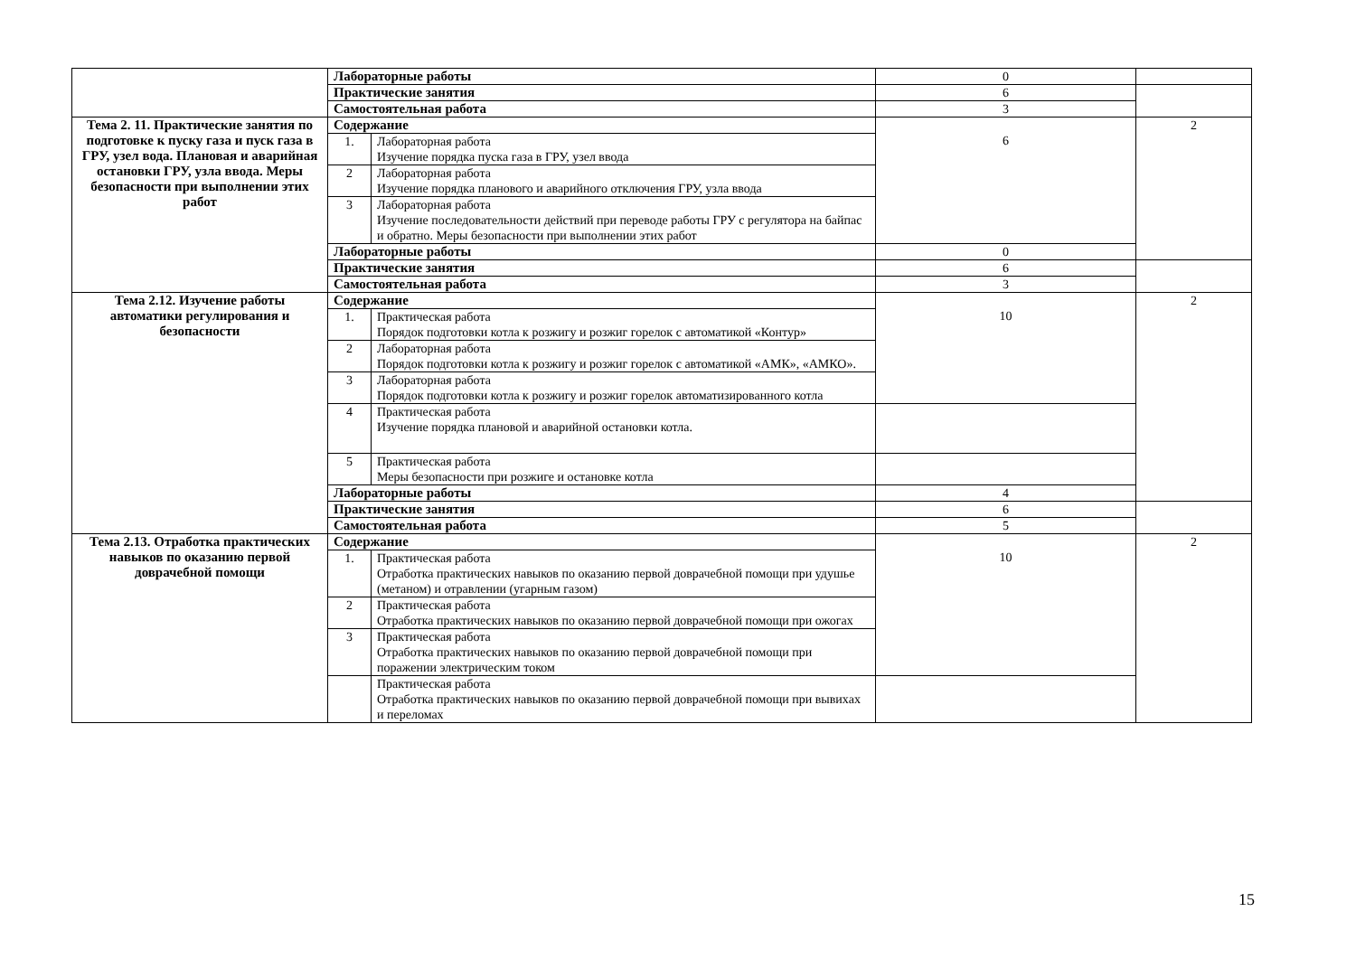| | Лабораторные работы | | 0 | |
| | Практические занятия | | 6 | |
| | Самостоятельная работа | | 3 | |
| Тема 2. 11. Практические занятия по подготовке к пуску газа и пуск газа в ГРУ, узел вода. Плановая и аварийная остановки ГРУ, узла ввода. Меры безопасности при выполнении этих работ | Содержание | | 6 | 2 |
| | 1. | Лабораторная работа Изучение порядка пуска газа в ГРУ, узел ввода | | |
| | 2 | Лабораторная работа Изучение порядка планового и аварийного отключения ГРУ, узла ввода | | |
| | 3 | Лабораторная работа Изучение последовательности действий при переводе работы ГРУ с регулятора на байпас и обратно. Меры безопасности при выполнении этих работ | | |
| | Лабораторные работы | | 0 | |
| | Практические занятия | | 6 | |
| | Самостоятельная работа | | 3 | |
| Тема 2.12. Изучение работы автоматики регулирования и безопасности | Содержание | | 10 | 2 |
| | 1. | Практическая работа Порядок подготовки котла к розжигу и розжиг горелок с автоматикой «Контур» | | |
| | 2 | Лабораторная работа Порядок подготовки котла к розжигу и розжиг горелок с автоматикой «АМК», «АМКО». | | |
| | 3 | Лабораторная работа Порядок подготовки котла к розжигу и розжиг горелок автоматизированного котла | | |
| | 4 | Практическая работа Изучение порядка плановой и аварийной остановки котла. | | |
| | 5 | Практическая работа Меры безопасности при розжиге и остановке котла | | |
| | Лабораторные работы | | 4 | |
| | Практические занятия | | 6 | |
| | Самостоятельная работа | | 5 | |
| Тема 2.13. Отработка практических навыков по оказанию первой доврачебной помощи | Содержание | | 10 | 2 |
| | 1. | Практическая работа Отработка практических навыков по оказанию первой доврачебной помощи при удушье (метаном) и отравлении (угарным газом) | | |
| | 2 | Практическая работа Отработка практических навыков по оказанию первой доврачебной помощи при ожогах | | |
| | 3 | Практическая работа Отработка практических навыков по оказанию первой доврачебной помощи при поражении электрическим током | | |
| | | Практическая работа Отработка практических навыков по оказанию первой доврачебной помощи при вывихах и переломах | | |
15